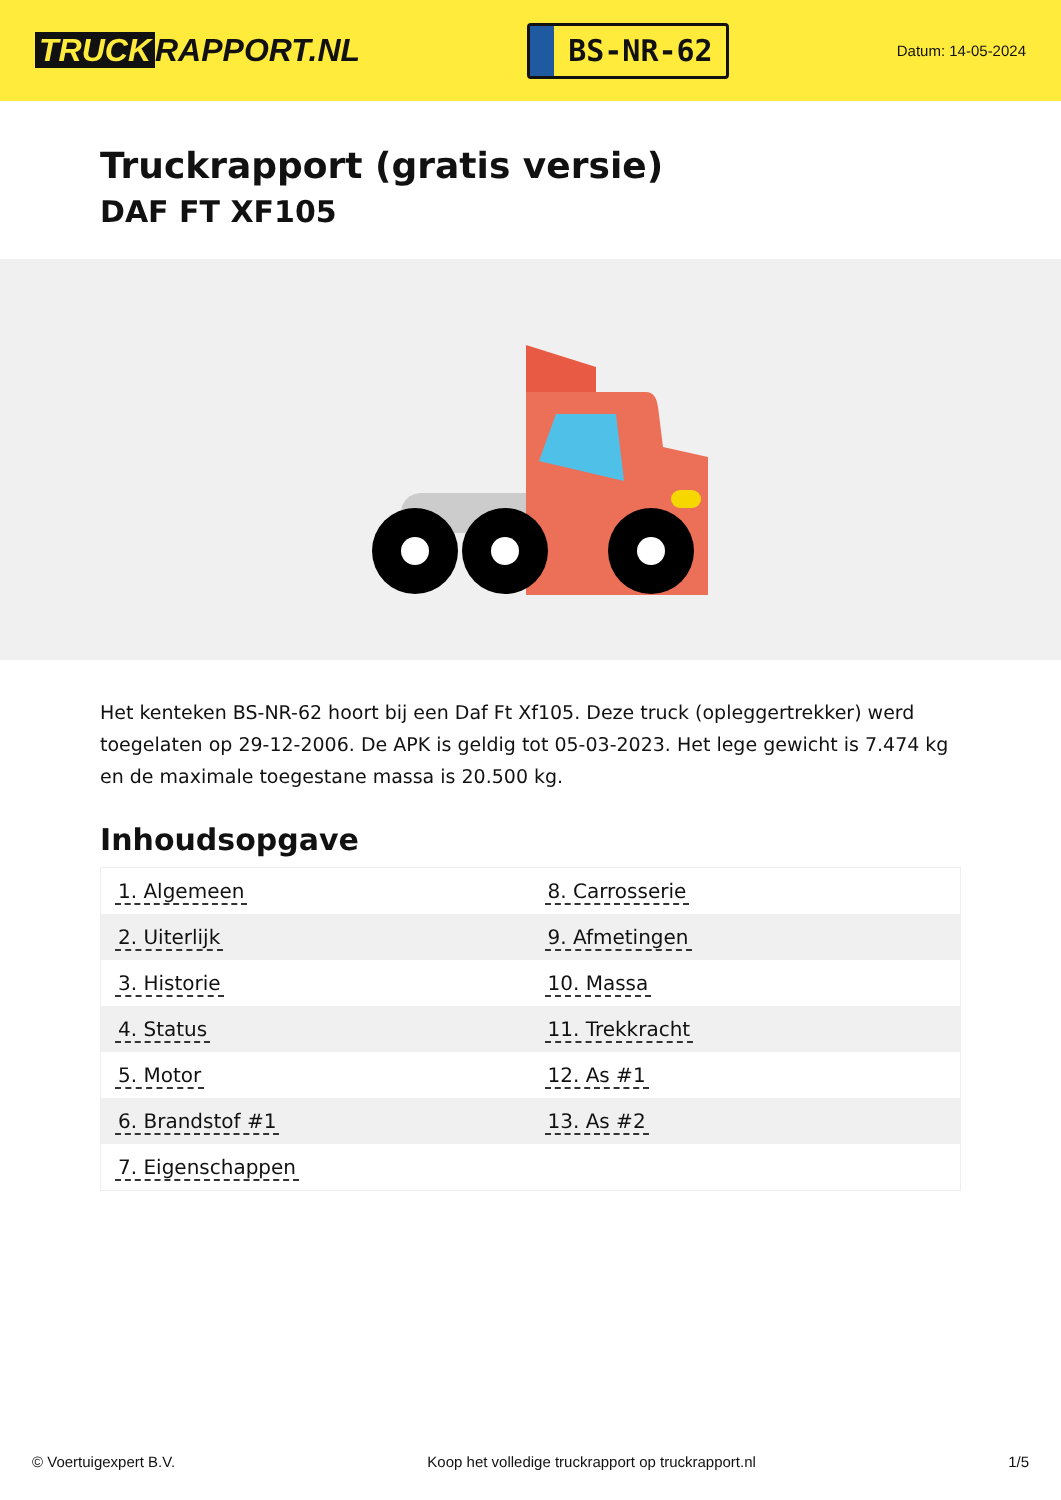TRUCK RAPPORT.NL
BS-NR-62
Datum: 14-05-2024
Truckrapport (gratis versie)
DAF FT XF105
Het kenteken BS-NR-62 hoort bij een Daf Ft Xf105. Deze truck (opleggertrekker) werd toegelaten op 29-12-2006. De APK is geldig tot 05-03-2023. Het lege gewicht is 7.474 kg en de maximale toegestane massa is 20.500 kg.
Inhoudsopgave
| 1. Algemeen | 8. Carrosserie |
| 2. Uiterlijk | 9. Afmetingen |
| 3. Historie | 10. Massa |
| 4. Status | 11. Trekkracht |
| 5. Motor | 12. As #1 |
| 6. Brandstof #1 | 13. As #2 |
| 7. Eigenschappen | |
© Voertuigexpert B.V. Koop het volledige truckrapport op truckrapport.nl 1/5